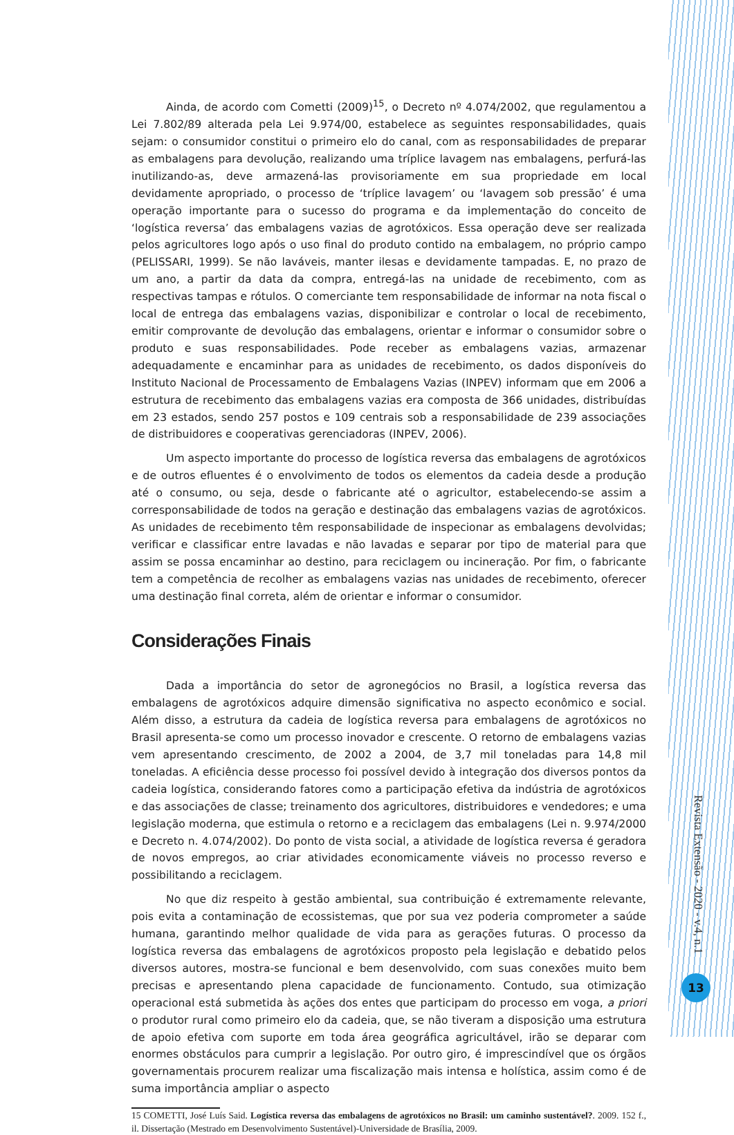Ainda, de acordo com Cometti (2009)<sup>15</sup>, o Decreto nº 4.074/2002, que regulamentou a Lei 7.802/89 alterada pela Lei 9.974/00, estabelece as seguintes responsabilidades, quais sejam: o consumidor constitui o primeiro elo do canal, com as responsabilidades de preparar as embalagens para devolução, realizando uma tríplice lavagem nas embalagens, perfurá-las inutilizando-as, deve armazená-las provisoriamente em sua propriedade em local devidamente apropriado, o processo de ‘tríplice lavagem’ ou ‘lavagem sob pressão’ é uma operação importante para o sucesso do programa e da implementação do conceito de ‘logística reversa’ das embalagens vazias de agrotóxicos. Essa operação deve ser realizada pelos agricultores logo após o uso final do produto contido na embalagem, no próprio campo (PELISSARI, 1999). Se não laváveis, manter ilesas e devidamente tampadas. E, no prazo de um ano, a partir da data da compra, entregá-las na unidade de recebimento, com as respectivas tampas e rótulos. O comerciante tem responsabilidade de informar na nota fiscal o local de entrega das embalagens vazias, disponibilizar e controlar o local de recebimento, emitir comprovante de devolução das embalagens, orientar e informar o consumidor sobre o produto e suas responsabilidades. Pode receber as embalagens vazias, armazenar adequadamente e encaminhar para as unidades de recebimento, os dados disponíveis do Instituto Nacional de Processamento de Embalagens Vazias (INPEV) informam que em 2006 a estrutura de recebimento das embalagens vazias era composta de 366 unidades, distribuídas em 23 estados, sendo 257 postos e 109 centrais sob a responsabilidade de 239 associações de distribuidores e cooperativas gerenciadoras (INPEV, 2006).
Um aspecto importante do processo de logística reversa das embalagens de agrotóxicos e de outros efluentes é o envolvimento de todos os elementos da cadeia desde a produção até o consumo, ou seja, desde o fabricante até o agricultor, estabelecendo-se assim a corresponsabilidade de todos na geração e destinação das embalagens vazias de agrotóxicos. As unidades de recebimento têm responsabilidade de inspecionar as embalagens devolvidas; verificar e classificar entre lavadas e não lavadas e separar por tipo de material para que assim se possa encaminhar ao destino, para reciclagem ou incineração. Por fim, o fabricante tem a competência de recolher as embalagens vazias nas unidades de recebimento, oferecer uma destinação final correta, além de orientar e informar o consumidor.
Considerações Finais
Dada a importância do setor de agronegócios no Brasil, a logística reversa das embalagens de agrotóxicos adquire dimensão significativa no aspecto econômico e social. Além disso, a estrutura da cadeia de logística reversa para embalagens de agrotóxicos no Brasil apresenta-se como um processo inovador e crescente. O retorno de embalagens vazias vem apresentando crescimento, de 2002 a 2004, de 3,7 mil toneladas para 14,8 mil toneladas. A eficiência desse processo foi possível devido à integração dos diversos pontos da cadeia logística, considerando fatores como a participação efetiva da indústria de agrotóxicos e das associações de classe; treinamento dos agricultores, distribuidores e vendedores; e uma legislação moderna, que estimula o retorno e a reciclagem das embalagens (Lei n. 9.974/2000 e Decreto n. 4.074/2002). Do ponto de vista social, a atividade de logística reversa é geradora de novos empregos, ao criar atividades economicamente viáveis no processo reverso e possibilitando a reciclagem.
No que diz respeito à gestão ambiental, sua contribuição é extremamente relevante, pois evita a contaminação de ecossistemas, que por sua vez poderia comprometer a saúde humana, garantindo melhor qualidade de vida para as gerações futuras. O processo da logística reversa das embalagens de agrotóxicos proposto pela legislação e debatido pelos diversos autores, mostra-se funcional e bem desenvolvido, com suas conexões muito bem precisas e apresentando plena capacidade de funcionamento. Contudo, sua otimização operacional está submetida às ações dos entes que participam do processo em voga, a priori o produtor rural como primeiro elo da cadeia, que, se não tiveram a disposição uma estrutura de apoio efetiva com suporte em toda área geográfica agricultável, irão se deparar com enormes obstáculos para cumprir a legislação. Por outro giro, é imprescindível que os órgãos governamentais procurem realizar uma fiscalização mais intensa e holística, assim como é de suma importância ampliar o aspecto
15 COMETTI, José Luís Said. Logística reversa das embalagens de agrotóxicos no Brasil: um caminho sustentável?. 2009. 152 f., il. Dissertação (Mestrado em Desenvolvimento Sustentável)-Universidade de Brasília, 2009.
Revista Extensão - 2020 - v.4, n.1
13